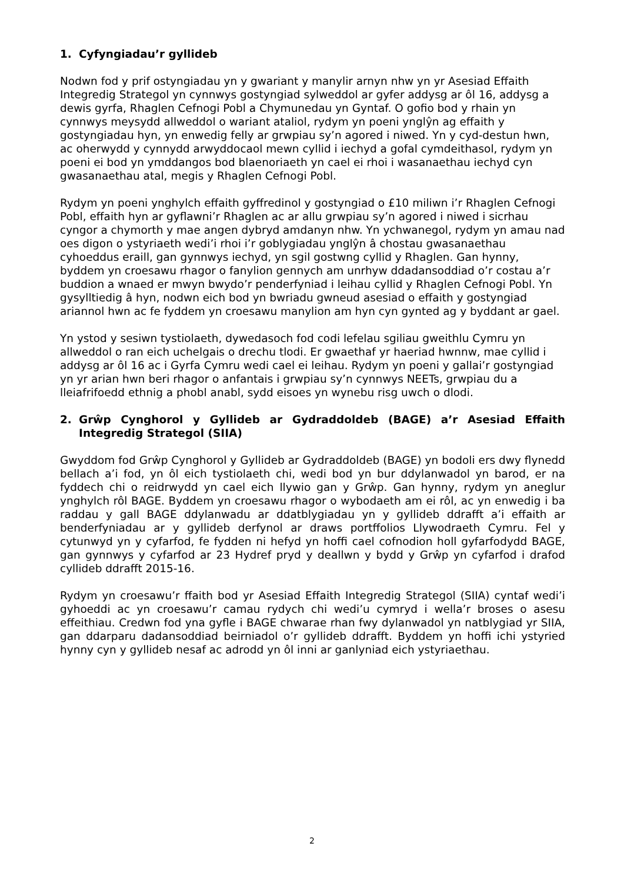1. Cyfyngiadau’r gyllideb
Nodwn fod y prif ostyngiadau yn y gwariant y manylir arnyn nhw yn yr Asesiad Effaith Integredig Strategol yn cynnwys gostyngiad sylweddol ar gyfer addysg ar ôl 16, addysg a dewis gyrfa, Rhaglen Cefnogi Pobl a Chymunedau yn Gyntaf. O gofio bod y rhain yn cynnwys meysydd allweddol o wariant ataliol, rydym yn poeni ynglŷn ag effaith y gostyngiadau hyn, yn enwedig felly ar grwpiau sy’n agored i niwed. Yn y cyd-destun hwn, ac oherwydd y cynnydd arwyddocaol mewn cyllid i iechyd a gofal cymdeithasol, rydym yn poeni ei bod yn ymddangos bod blaenoriaeth yn cael ei rhoi i wasanaethau iechyd cyn gwasanaethau atal, megis y Rhaglen Cefnogi Pobl.
Rydym yn poeni ynghylch effaith gyffredinol y gostyngiad o £10 miliwn i’r Rhaglen Cefnogi Pobl, effaith hyn ar gyflawni’r Rhaglen ac ar allu grwpiau sy’n agored i niwed i sicrhau cyngor a chymorth y mae angen dybryd amdanyn nhw. Yn ychwanegol, rydym yn amau nad oes digon o ystyriaeth wedi’i rhoi i’r goblygiadau ynglŷn â chostau gwasanaethau cyhoeddus eraill, gan gynnwys iechyd, yn sgil gostwng cyllid y Rhaglen. Gan hynny, byddem yn croesawu rhagor o fanylion gennych am unrhyw ddadansoddiad o’r costau a’r buddion a wnaed er mwyn bwydo’r penderfyniad i leihau cyllid y Rhaglen Cefnogi Pobl. Yn gysylltiedig â hyn, nodwn eich bod yn bwriadu gwneud asesiad o effaith y gostyngiad ariannol hwn ac fe fyddem yn croesawu manylion am hyn cyn gynted ag y byddant ar gael.
Yn ystod y sesiwn tystiolaeth, dywedasoch fod codi lefelau sgiliau gweithlu Cymru yn allweddol o ran eich uchelgais o drechu tlodi. Er gwaethaf yr haeriad hwnnw, mae cyllid i addysg ar ôl 16 ac i Gyrfa Cymru wedi cael ei leihau. Rydym yn poeni y gallai’r gostyngiad yn yr arian hwn beri rhagor o anfantais i grwpiau sy’n cynnwys NEETs, grwpiau du a lleiafrifoedd ethnig a phobl anabl, sydd eisoes yn wynebu risg uwch o dlodi.
2. Grŵp Cynghorol y Gyllideb ar Gydraddoldeb (BAGE) a’r Asesiad Effaith Integredig Strategol (SIIA)
Gwyddom fod Grŵp Cynghorol y Gyllideb ar Gydraddoldeb (BAGE) yn bodoli ers dwy flynedd bellach a’i fod, yn ôl eich tystiolaeth chi, wedi bod yn bur ddylanwadol yn barod, er na fyddech chi o reidrwydd yn cael eich llywio gan y Grŵp. Gan hynny, rydym yn aneglur ynghylch rôl BAGE. Byddem yn croesawu rhagor o wybodaeth am ei rôl, ac yn enwedig i ba raddau y gall BAGE ddylanwadu ar ddatblygiadau yn y gyllideb ddrafft a’i effaith ar benderfyniadau ar y gyllideb derfynol ar draws portffolios Llywodraeth Cymru. Fel y cytunwyd yn y cyfarfod, fe fydden ni hefyd yn hoffi cael cofnodion holl gyfarfodydd BAGE, gan gynnwys y cyfarfod ar 23 Hydref pryd y deallwn y bydd y Grŵp yn cyfarfod i drafod cyllideb ddrafft 2015-16.
Rydym yn croesawu’r ffaith bod yr Asesiad Effaith Integredig Strategol (SIIA) cyntaf wedi’i gyhoeddi ac yn croesawu’r camau rydych chi wedi’u cymryd i wella’r broses o asesu effeithiau. Credwn fod yna gyfle i BAGE chwarae rhan fwy dylanwadol yn natblygiad yr SIIA, gan ddarparu dadansoddiad beirniadol o’r gyllideb ddrafft. Byddem yn hoffi ichi ystyried hynny cyn y gyllideb nesaf ac adrodd yn ôl inni ar ganlyniad eich ystyriaethau.
2